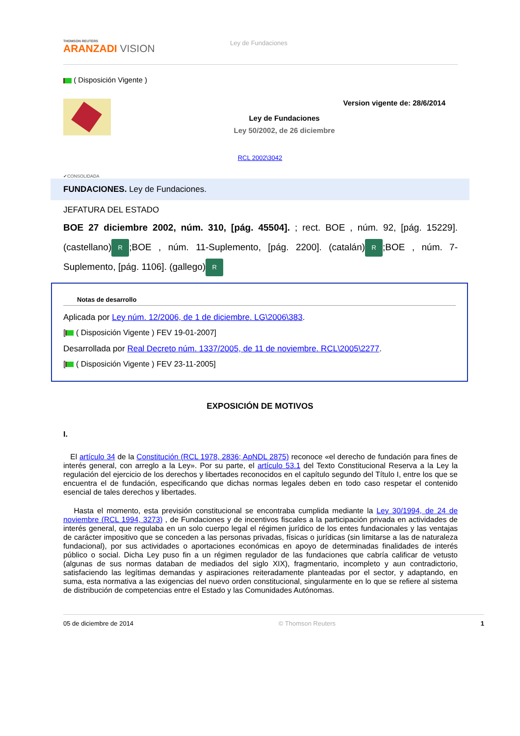THOMSON REUTERS
ARANZADI VISION
Ley de Fundaciones
( Disposición Vigente )
Version vigente de: 28/6/2014
Ley de Fundaciones
Ley 50/2002, de 26 diciembre
RCL 2002\3042
✔CONSOLIDADA
FUNDACIONES. Ley de Fundaciones.
JEFATURA DEL ESTADO
BOE 27 diciembre 2002, núm. 310, [pág. 45504]. ; rect. BOE , núm. 92, [pág. 15229]. (castellano) R;BOE , núm. 11-Suplemento, [pág. 2200]. (catalán) R;BOE , núm. 7-Suplemento, [pág. 1106]. (gallego) R
Notas de desarrollo
Aplicada por Ley núm. 12/2006, de 1 de diciembre. LG\2006\383.
[ ( Disposición Vigente ) FEV 19-01-2007]
Desarrollada por Real Decreto núm. 1337/2005, de 11 de noviembre. RCL\2005\2277.
[ ( Disposición Vigente ) FEV 23-11-2005]
EXPOSICIÓN DE MOTIVOS
I.
El artículo 34 de la Constitución (RCL 1978, 2836; ApNDL 2875) reconoce «el derecho de fundación para fines de interés general, con arreglo a la Ley». Por su parte, el artículo 53.1 del Texto Constitucional Reserva a la Ley la regulación del ejercicio de los derechos y libertades reconocidos en el capítulo segundo del Título I, entre los que se encuentra el de fundación, especificando que dichas normas legales deben en todo caso respetar el contenido esencial de tales derechos y libertades.
Hasta el momento, esta previsión constitucional se encontraba cumplida mediante la Ley 30/1994, de 24 de noviembre (RCL 1994, 3273) , de Fundaciones y de incentivos fiscales a la participación privada en actividades de interés general, que regulaba en un solo cuerpo legal el régimen jurídico de los entes fundacionales y las ventajas de carácter impositivo que se conceden a las personas privadas, físicas o jurídicas (sin limitarse a las de naturaleza fundacional), por sus actividades o aportaciones económicas en apoyo de determinadas finalidades de interés público o social. Dicha Ley puso fin a un régimen regulador de las fundaciones que cabría calificar de vetusto (algunas de sus normas databan de mediados del siglo XIX), fragmentario, incompleto y aun contradictorio, satisfaciendo las legítimas demandas y aspiraciones reiteradamente planteadas por el sector, y adaptando, en suma, esta normativa a las exigencias del nuevo orden constitucional, singularmente en lo que se refiere al sistema de distribución de competencias entre el Estado y las Comunidades Autónomas.
05 de diciembre de 2014 © Thomson Reuters 1